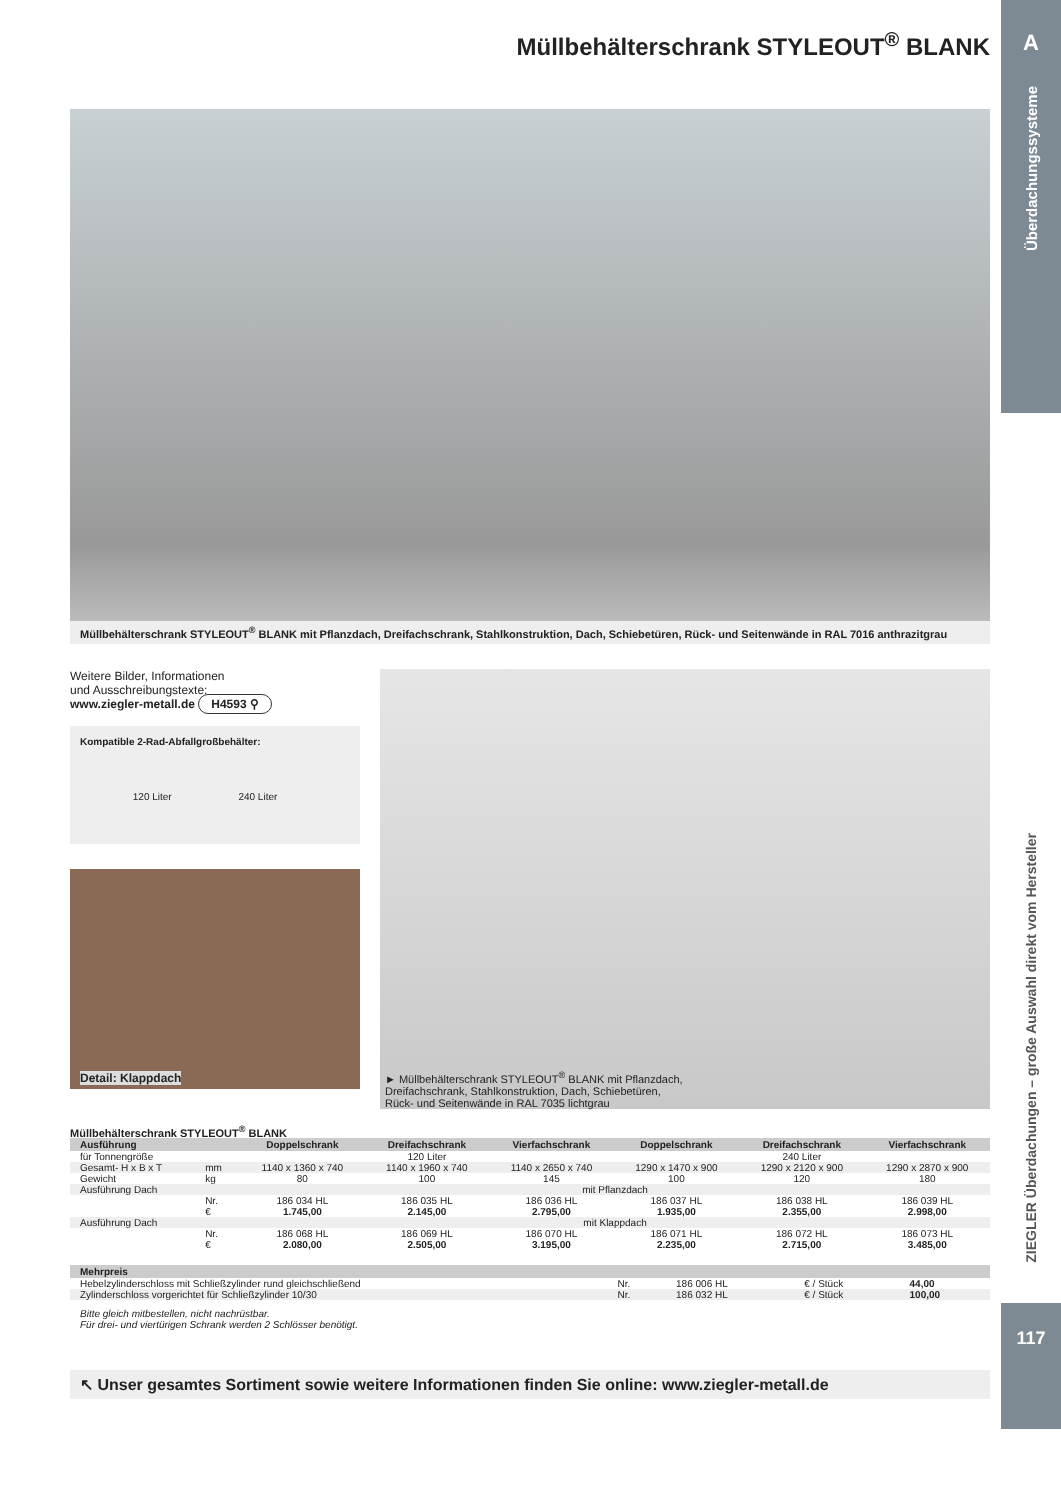A
Überdachungssysteme
ZIEGLER Überdachungen – große Auswahl direkt vom Hersteller
117
Müllbehälterschrank STYLEOUT<sup>®</sup> BLANK
Müllbehälterschrank STYLEOUT<sup>®</sup> BLANK mit Pflanzdach, Dreifachschrank, Stahlkonstruktion, Dach, Schiebetüren, Rück- und Seitenwände in RAL 7016 anthrazitgrau
Weitere Bilder, Informationen
und Ausschreibungstexte:
www.ziegler-metall.de H4593 ⚲
Kompatible 2-Rad-Abfallgroßbehälter:
120 Liter 240 Liter
Detail: Klappdach
► Müllbehälterschrank STYLEOUT<sup>®</sup> BLANK mit Pflanzdach,
Dreifachschrank, Stahlkonstruktion, Dach, Schiebetüren,
Rück- und Seitenwände in RAL 7035 lichtgrau
Müllbehälterschrank STYLEOUT<sup>®</sup> BLANK
| Ausführung | | Doppelschrank | Dreifachschrank | Vierfachschrank | Doppelschrank | Dreifachschrank | Vierfachschrank |
| --- | --- | --- | --- | --- | --- | --- | --- |
| für Tonnengröße | | 120 Liter | | | 240 Liter | | |
| Gesamt- H x B x T | mm | 1140 x 1360 x 740 | 1140 x 1960 x 740 | 1140 x 2650 x 740 | 1290 x 1470 x 900 | 1290 x 2120 x 900 | 1290 x 2870 x 900 |
| Gewicht | kg | 80 | 100 | 145 | 100 | 120 | 180 |
| Ausführung Dach | | mit Pflanzdach | | | | | |
| | Nr. € | 186 034 HL 1.745,00 | 186 035 HL 2.145,00 | 186 036 HL 2.795,00 | 186 037 HL 1.935,00 | 186 038 HL 2.355,00 | 186 039 HL 2.998,00 |
| Ausführung Dach | | mit Klappdach | | | | | |
| | Nr. € | 186 068 HL 2.080,00 | 186 069 HL 2.505,00 | 186 070 HL 3.195,00 | 186 071 HL 2.235,00 | 186 072 HL 2.715,00 | 186 073 HL 3.485,00 |
| Mehrpreis | | | | |
| --- | --- | --- | --- | --- |
| Hebelzylinderschloss mit Schließzylinder rund gleichschließend | Nr. | 186 006 HL | € / Stück | 44,00 |
| Zylinderschloss vorgerichtet für Schließzylinder 10/30 | Nr. | 186 032 HL | € / Stück | 100,00 |
Bitte gleich mitbestellen, nicht nachrüstbar.
Für drei- und viertürigen Schrank werden 2 Schlösser benötigt.
↖ Unser gesamtes Sortiment sowie weitere Informationen finden Sie online: www.ziegler-metall.de